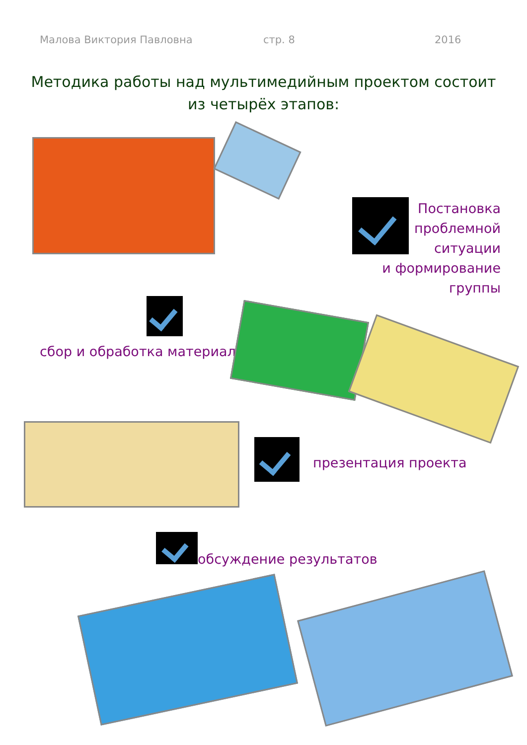Малова Виктория Павловна стр. 8 2016
Методика работы над мультимедийным проектом состоит из четырёх этапов:
Постановка
проблемной
ситуации
и формирование
группы
сбор и обработка материала
презентация проекта
обсуждение результатов